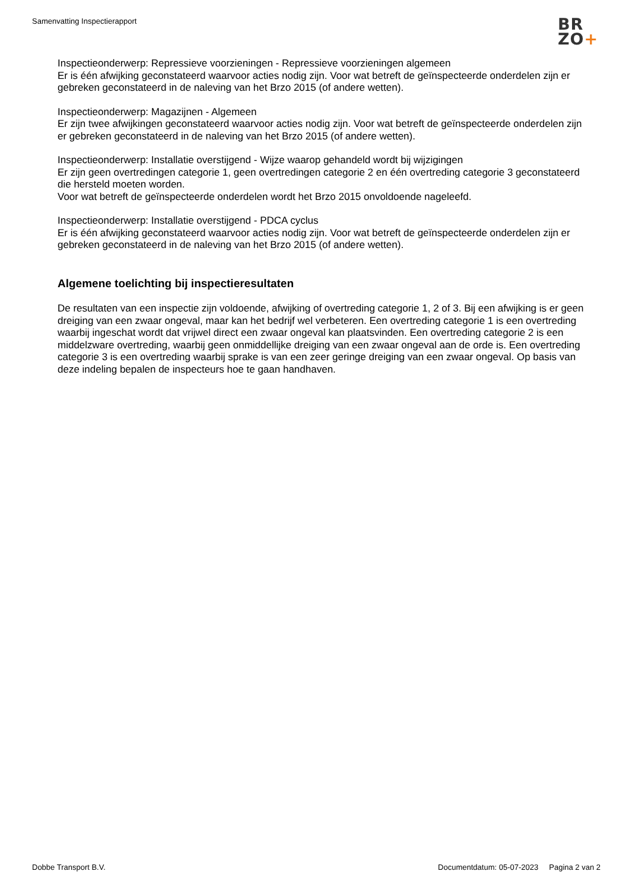Samenvatting Inspectierapport
BR
ZO+
Inspectieonderwerp: Repressieve voorzieningen - Repressieve voorzieningen algemeen
Er is één afwijking geconstateerd waarvoor acties nodig zijn. Voor wat betreft de geïnspecteerde onderdelen zijn er gebreken geconstateerd in de naleving van het Brzo 2015 (of andere wetten).
Inspectieonderwerp: Magazijnen - Algemeen
Er zijn twee afwijkingen geconstateerd waarvoor acties nodig zijn. Voor wat betreft de geïnspecteerde onderdelen zijn er gebreken geconstateerd in de naleving van het Brzo 2015 (of andere wetten).
Inspectieonderwerp: Installatie overstijgend - Wijze waarop gehandeld wordt bij wijzigingen
Er zijn geen overtredingen categorie 1, geen overtredingen categorie 2 en één overtreding categorie 3 geconstateerd die hersteld moeten worden.
Voor wat betreft de geïnspecteerde onderdelen wordt het Brzo 2015 onvoldoende nageleefd.
Inspectieonderwerp: Installatie overstijgend - PDCA cyclus
Er is één afwijking geconstateerd waarvoor acties nodig zijn. Voor wat betreft de geïnspecteerde onderdelen zijn er gebreken geconstateerd in de naleving van het Brzo 2015 (of andere wetten).
Algemene toelichting bij inspectieresultaten
De resultaten van een inspectie zijn voldoende, afwijking of overtreding categorie 1, 2 of 3. Bij een afwijking is er geen dreiging van een zwaar ongeval, maar kan het bedrijf wel verbeteren. Een overtreding categorie 1 is een overtreding waarbij ingeschat wordt dat vrijwel direct een zwaar ongeval kan plaatsvinden. Een overtreding categorie 2 is een middelzware overtreding, waarbij geen onmiddellijke dreiging van een zwaar ongeval aan de orde is. Een overtreding categorie 3 is een overtreding waarbij sprake is van een zeer geringe dreiging van een zwaar ongeval. Op basis van deze indeling bepalen de inspecteurs hoe te gaan handhaven.
Dobbe Transport B.V. Documentdatum: 05-07-2023 Pagina 2 van 2